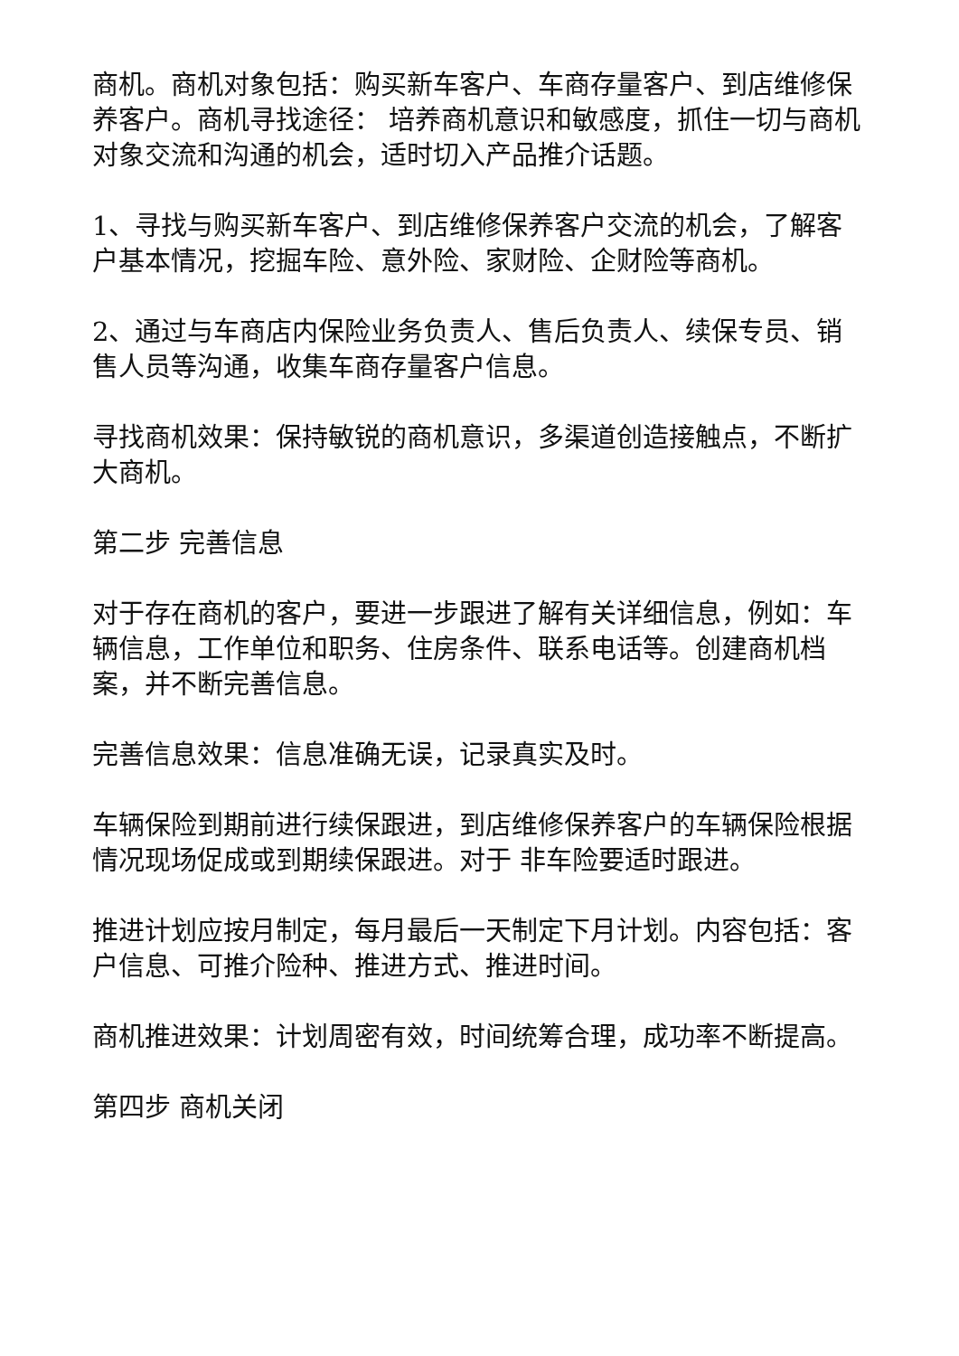商机。商机对象包括：购买新车客户、车商存量客户、到店维修保养客户。商机寻找途径： 培养商机意识和敏感度，抓住一切与商机对象交流和沟通的机会，适时切入产品推介话题。
1、寻找与购买新车客户、到店维修保养客户交流的机会，了解客户基本情况，挖掘车险、意外险、家财险、企财险等商机。
2、通过与车商店内保险业务负责人、售后负责人、续保专员、销售人员等沟通，收集车商存量客户信息。
寻找商机效果：保持敏锐的商机意识，多渠道创造接触点，不断扩大商机。
第二步 完善信息
对于存在商机的客户，要进一步跟进了解有关详细信息，例如：车辆信息，工作单位和职务、住房条件、联系电话等。创建商机档案，并不断完善信息。
完善信息效果：信息准确无误，记录真实及时。
车辆保险到期前进行续保跟进，到店维修保养客户的车辆保险根据情况现场促成或到期续保跟进。对于 非车险要适时跟进。
推进计划应按月制定，每月最后一天制定下月计划。内容包括：客户信息、可推介险种、推进方式、推进时间。
商机推进效果：计划周密有效，时间统筹合理，成功率不断提高。
第四步 商机关闭